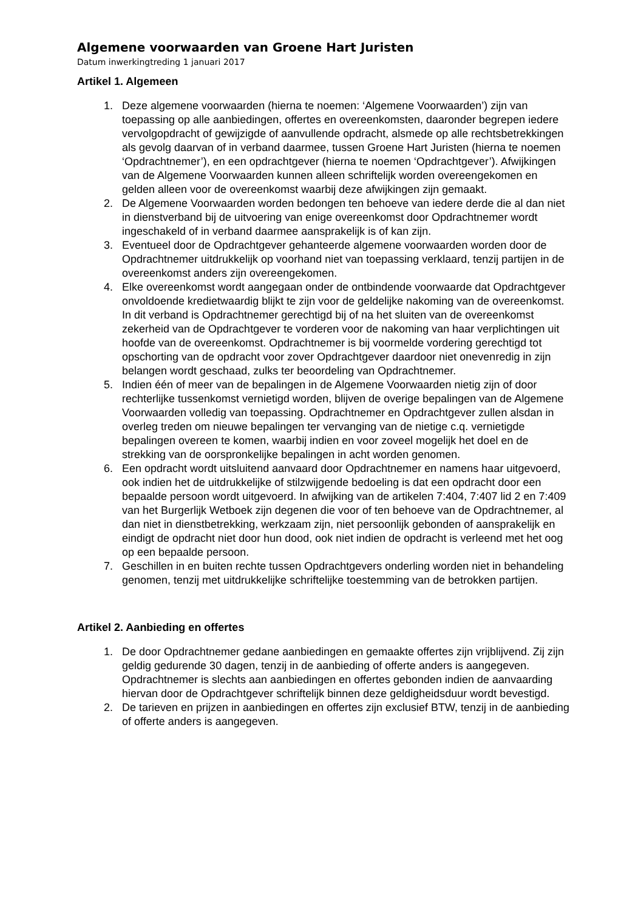Algemene voorwaarden van Groene Hart Juristen
Datum inwerkingtreding 1 januari 2017
Artikel 1. Algemeen
1. Deze algemene voorwaarden (hierna te noemen: ‘Algemene Voorwaarden’) zijn van toepassing op alle aanbiedingen, offertes en overeenkomsten, daaronder begrepen iedere vervolgopdracht of gewijzigde of aanvullende opdracht, alsmede op alle rechtsbetrekkingen als gevolg daarvan of in verband daarmee, tussen Groene Hart Juristen (hierna te noemen ‘Opdrachtnemer’), en een opdrachtgever (hierna te noemen ‘Opdrachtgever’). Afwijkingen van de Algemene Voorwaarden kunnen alleen schriftelijk worden overeengekomen en gelden alleen voor de overeenkomst waarbij deze afwijkingen zijn gemaakt.
2. De Algemene Voorwaarden worden bedongen ten behoeve van iedere derde die al dan niet in dienstverband bij de uitvoering van enige overeenkomst door Opdrachtnemer wordt ingeschakeld of in verband daarmee aansprakelijk is of kan zijn.
3. Eventueel door de Opdrachtgever gehanteerde algemene voorwaarden worden door de Opdrachtnemer uitdrukkelijk op voorhand niet van toepassing verklaard, tenzij partijen in de overeenkomst anders zijn overeengekomen.
4. Elke overeenkomst wordt aangegaan onder de ontbindende voorwaarde dat Opdrachtgever onvoldoende kredietwaardig blijkt te zijn voor de geldelijke nakoming van de overeenkomst. In dit verband is Opdrachtnemer gerechtigd bij of na het sluiten van de overeenkomst zekerheid van de Opdrachtgever te vorderen voor de nakoming van haar verplichtingen uit hoofde van de overeenkomst. Opdrachtnemer is bij voormelde vordering gerechtigd tot opschorting van de opdracht voor zover Opdrachtgever daardoor niet onevenredig in zijn belangen wordt geschaad, zulks ter beoordeling van Opdrachtnemer.
5. Indien één of meer van de bepalingen in de Algemene Voorwaarden nietig zijn of door rechterlijke tussenkomst vernietigd worden, blijven de overige bepalingen van de Algemene Voorwaarden volledig van toepassing. Opdrachtnemer en Opdrachtgever zullen alsdan in overleg treden om nieuwe bepalingen ter vervanging van de nietige c.q. vernietigde bepalingen overeen te komen, waarbij indien en voor zoveel mogelijk het doel en de strekking van de oorspronkelijke bepalingen in acht worden genomen.
6. Een opdracht wordt uitsluitend aanvaard door Opdrachtnemer en namens haar uitgevoerd, ook indien het de uitdrukkelijke of stilzwijgende bedoeling is dat een opdracht door een bepaalde persoon wordt uitgevoerd. In afwijking van de artikelen 7:404, 7:407 lid 2 en 7:409 van het Burgerlijk Wetboek zijn degenen die voor of ten behoeve van de Opdrachtnemer, al dan niet in dienstbetrekking, werkzaam zijn, niet persoonlijk gebonden of aansprakelijk en eindigt de opdracht niet door hun dood, ook niet indien de opdracht is verleend met het oog op een bepaalde persoon.
7. Geschillen in en buiten rechte tussen Opdrachtgevers onderling worden niet in behandeling genomen, tenzij met uitdrukkelijke schriftelijke toestemming van de betrokken partijen.
Artikel 2. Aanbieding en offertes
1. De door Opdrachtnemer gedane aanbiedingen en gemaakte offertes zijn vrijblijvend. Zij zijn geldig gedurende 30 dagen, tenzij in de aanbieding of offerte anders is aangegeven. Opdrachtnemer is slechts aan aanbiedingen en offertes gebonden indien de aanvaarding hiervan door de Opdrachtgever schriftelijk binnen deze geldigheidsduur wordt bevestigd.
2. De tarieven en prijzen in aanbiedingen en offertes zijn exclusief BTW, tenzij in de aanbieding of offerte anders is aangegeven.